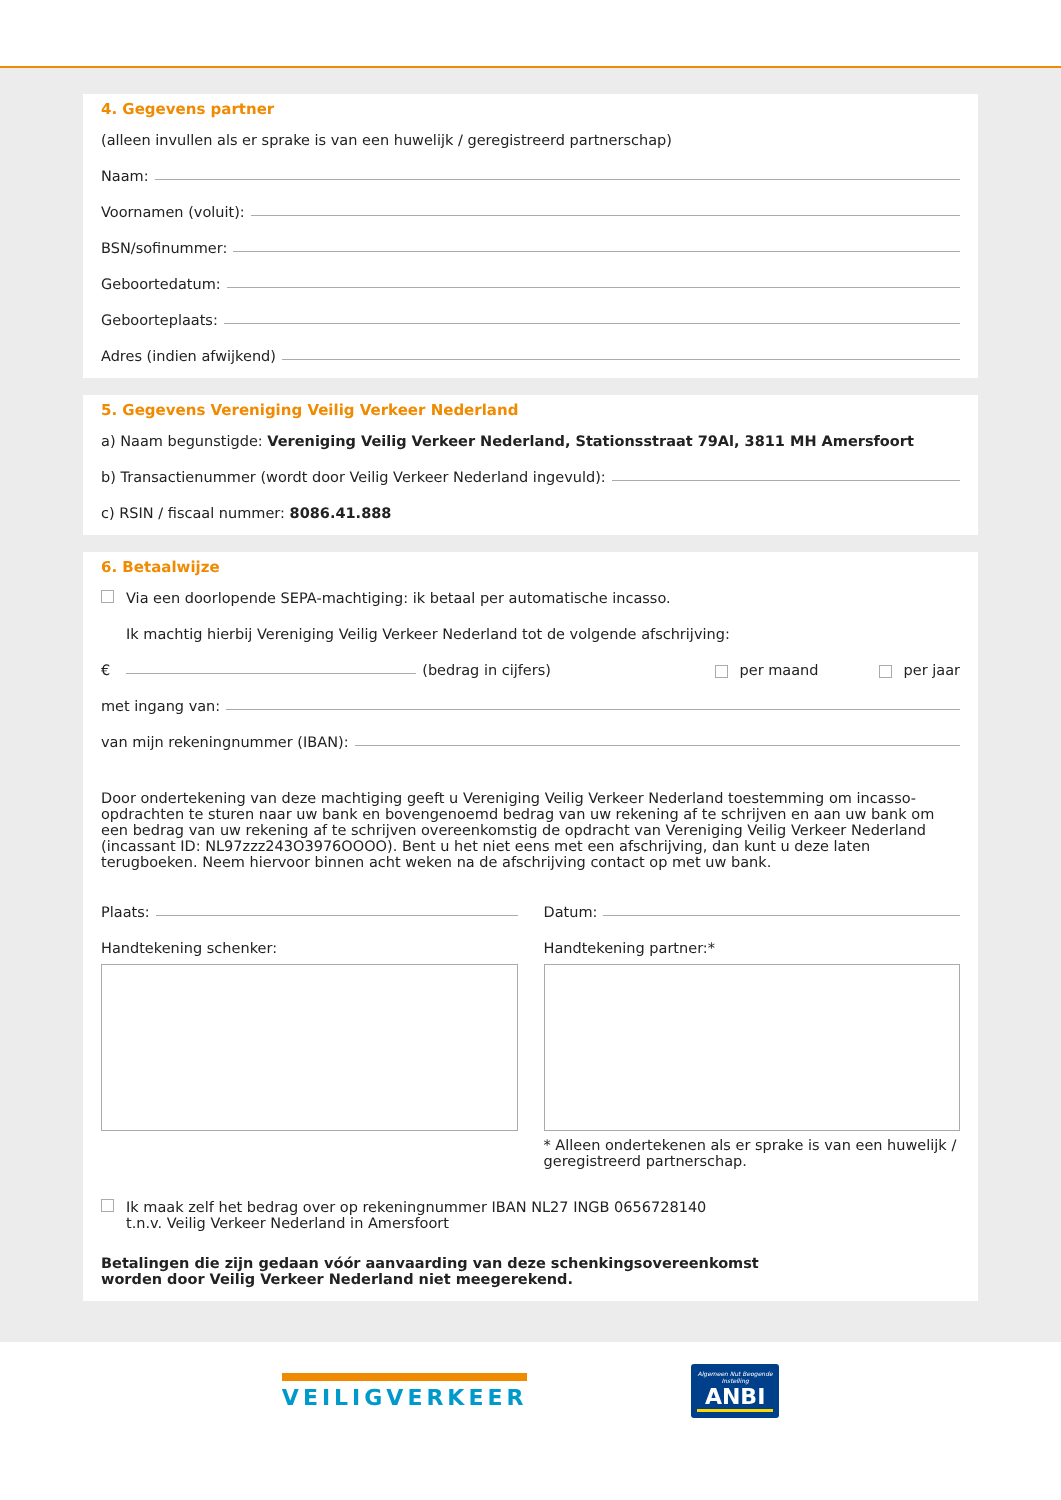4. Gegevens partner
(alleen invullen als er sprake is van een huwelijk / geregistreerd partnerschap)
Naam:
Voornamen (voluit):
BSN/sofinummer:
Geboortedatum:
Geboorteplaats:
Adres (indien afwijkend)
5. Gegevens Vereniging Veilig Verkeer Nederland
a) Naam begunstigde: Vereniging Veilig Verkeer Nederland, Stationsstraat 79Al, 3811 MH Amersfoort
b) Transactienummer (wordt door Veilig Verkeer Nederland ingevuld):
c) RSIN / fiscaal nummer: 8086.41.888
6. Betaalwijze
Via een doorlopende SEPA-machtiging: ik betaal per automatische incasso.
Ik machtig hierbij Vereniging Veilig Verkeer Nederland tot de volgende afschrijving:
€ (bedrag in cijfers) per maand per jaar
met ingang van:
van mijn rekeningnummer (IBAN):
Door ondertekening van deze machtiging geeft u Vereniging Veilig Verkeer Nederland toestemming om incasso-opdrachten te sturen naar uw bank en bovengenoemd bedrag van uw rekening af te schrijven en aan uw bank om een bedrag van uw rekening af te schrijven overeenkomstig de opdracht van Vereniging Veilig Verkeer Nederland (incassant ID: NL97zzz243O3976OOOO). Bent u het niet eens met een afschrijving, dan kunt u deze laten terugboeken. Neem hiervoor binnen acht weken na de afschrijving contact op met uw bank.
Plaats:
Handtekening schenker:
Datum:
Handtekening partner:*
* Alleen ondertekenen als er sprake is van een huwelijk / geregistreerd partnerschap.
Ik maak zelf het bedrag over op rekeningnummer IBAN NL27 INGB 0656728140
t.n.v. Veilig Verkeer Nederland in Amersfoort
Betalingen die zijn gedaan vóór aanvaarding van deze schenkingsovereenkomst
worden door Veilig Verkeer Nederland niet meegerekend.
VEILIGVERKEER
Algemeen Nut Beogende Instelling
ANBI